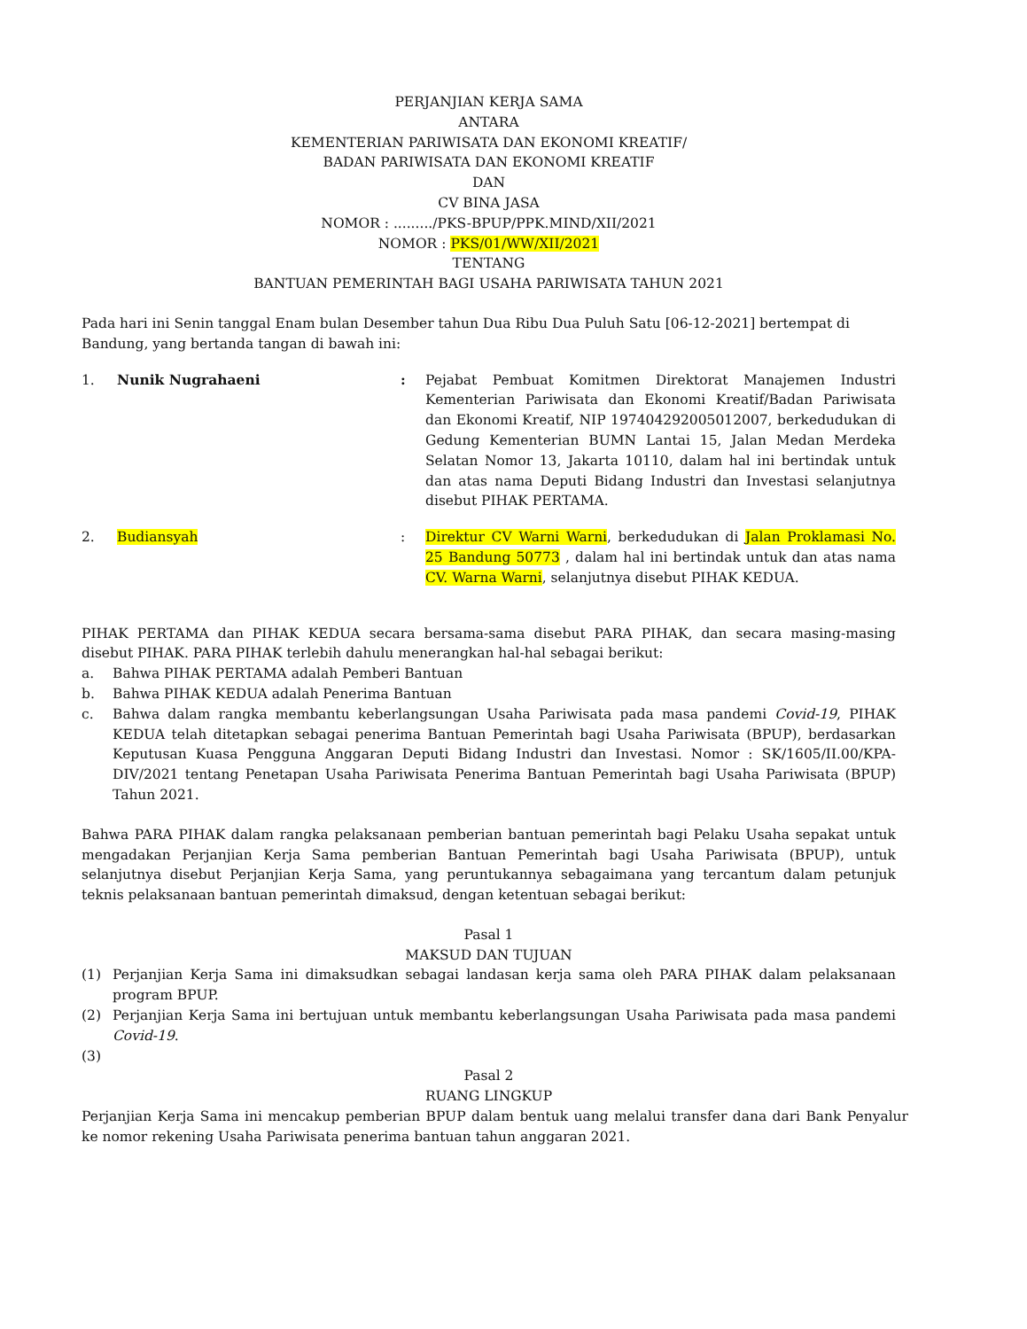PERJANJIAN KERJA SAMA
ANTARA
KEMENTERIAN PARIWISATA DAN EKONOMI KREATIF/
BADAN PARIWISATA DAN EKONOMI KREATIF
DAN
CV BINA JASA
NOMOR : ........./PKS-BPUP/PPK.MIND/XII/2021
NOMOR : PKS/01/WW/XII/2021
TENTANG
BANTUAN PEMERINTAH BAGI USAHA PARIWISATA TAHUN 2021
Pada hari ini Senin tanggal Enam bulan Desember tahun Dua Ribu Dua Puluh Satu [06-12-2021] bertempat di Bandung, yang bertanda tangan di bawah ini:
1. Nunik Nugrahaeni : Pejabat Pembuat Komitmen Direktorat Manajemen Industri Kementerian Pariwisata dan Ekonomi Kreatif/Badan Pariwisata dan Ekonomi Kreatif, NIP 197404292005012007, berkedudukan di Gedung Kementerian BUMN Lantai 15, Jalan Medan Merdeka Selatan Nomor 13, Jakarta 10110, dalam hal ini bertindak untuk dan atas nama Deputi Bidang Industri dan Investasi selanjutnya disebut PIHAK PERTAMA.
2. Budiansyah : Direktur CV Warni Warni, berkedudukan di Jalan Proklamasi No. 25 Bandung 50773 , dalam hal ini bertindak untuk dan atas nama CV. Warna Warni, selanjutnya disebut PIHAK KEDUA.
PIHAK PERTAMA dan PIHAK KEDUA secara bersama-sama disebut PARA PIHAK, dan secara masing-masing disebut PIHAK. PARA PIHAK terlebih dahulu menerangkan hal-hal sebagai berikut:
a. Bahwa PIHAK PERTAMA adalah Pemberi Bantuan
b. Bahwa PIHAK KEDUA adalah Penerima Bantuan
c. Bahwa dalam rangka membantu keberlangsungan Usaha Pariwisata pada masa pandemi Covid-19, PIHAK KEDUA telah ditetapkan sebagai penerima Bantuan Pemerintah bagi Usaha Pariwisata (BPUP), berdasarkan Keputusan Kuasa Pengguna Anggaran Deputi Bidang Industri dan Investasi. Nomor : SK/1605/II.00/KPA-DIV/2021 tentang Penetapan Usaha Pariwisata Penerima Bantuan Pemerintah bagi Usaha Pariwisata (BPUP) Tahun 2021.
Bahwa PARA PIHAK dalam rangka pelaksanaan pemberian bantuan pemerintah bagi Pelaku Usaha sepakat untuk mengadakan Perjanjian Kerja Sama pemberian Bantuan Pemerintah bagi Usaha Pariwisata (BPUP), untuk selanjutnya disebut Perjanjian Kerja Sama, yang peruntukannya sebagaimana yang tercantum dalam petunjuk teknis pelaksanaan bantuan pemerintah dimaksud, dengan ketentuan sebagai berikut:
Pasal 1
MAKSUD DAN TUJUAN
(1) Perjanjian Kerja Sama ini dimaksudkan sebagai landasan kerja sama oleh PARA PIHAK dalam pelaksanaan program BPUP.
(2) Perjanjian Kerja Sama ini bertujuan untuk membantu keberlangsungan Usaha Pariwisata pada masa pandemi Covid-19.
(3)
Pasal 2
RUANG LINGKUP
Perjanjian Kerja Sama ini mencakup pemberian BPUP dalam bentuk uang melalui transfer dana dari Bank Penyalur ke nomor rekening Usaha Pariwisata penerima bantuan tahun anggaran 2021.